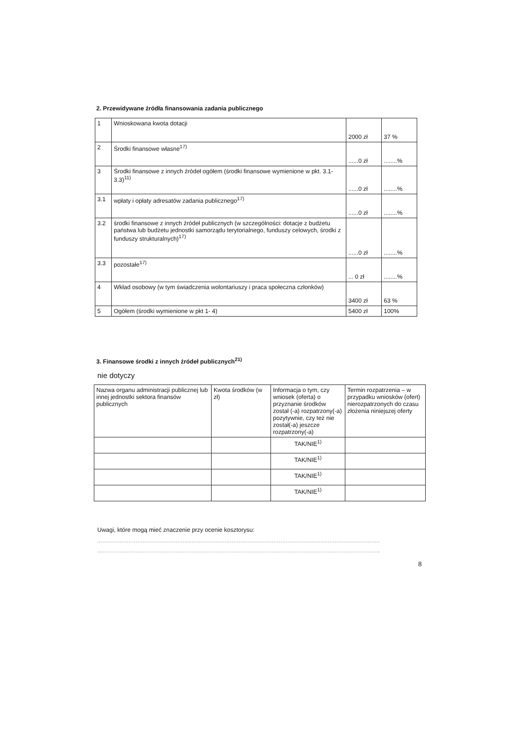2. Przewidywane źródła finansowania zadania publicznego
| 1 | Wnioskowana kwota dotacji | 2000 zł | 37 % |
| 2 | Środki finansowe własne<sup>17)</sup> | ......0 zł | ........% |
| 3 | Środki finansowe z innych źródeł ogółem (środki finansowe wymienione w pkt. 3.1-3.3)<sup>11)</sup> | ......0 zł | ........% |
| 3.1 | wpłaty i opłaty adresatów zadania publicznego<sup>17)</sup> | ......0 zł | ........% |
| 3.2 | środki finansowe z innych źródeł publicznych (w szczególności: dotacje z budżetu państwa lub budżetu jednostki samorządu terytorialnego, funduszy celowych, środki z funduszy strukturalnych)<sup>17)</sup> | ......0 zł | ........% |
| 3.3 | pozostałe<sup>17)</sup> | ... 0 zł | ........% |
| 4 | Wkład osobowy (w tym świadczenia wolontariuszy i praca społeczna członków) | 3400 zł | 63 % |
| 5 | Ogółem (środki wymienione w pkt 1- 4) | 5400 zł | 100% |
3. Finansowe środki z innych źródeł publicznych<sup>21)</sup>
nie dotyczy
| Nazwa organu administracji publicznej lub innej jednostki sektora finansów publicznych | Kwota środków (w zł) | Informacja o tym, czy wniosek (oferta) o przyznanie środków został (-a) rozpatrzony(-a) pozytywnie, czy też nie został(-a) jeszcze rozpatrzony(-a) | Termin rozpatrzenia – w przypadku wniosków (ofert) nierozpatrzonych do czasu złożenia niniejszej oferty |
| | | TAK/NIE<sup>1)</sup> | |
| | | TAK/NIE<sup>1)</sup> | |
| | | TAK/NIE<sup>1)</sup> | |
| | | TAK/NIE<sup>1)</sup> | |
Uwagi, które mogą mieć znaczenie przy ocenie kosztorysu:
..................................................................................................................................................................
..................................................................................................................................................................
8